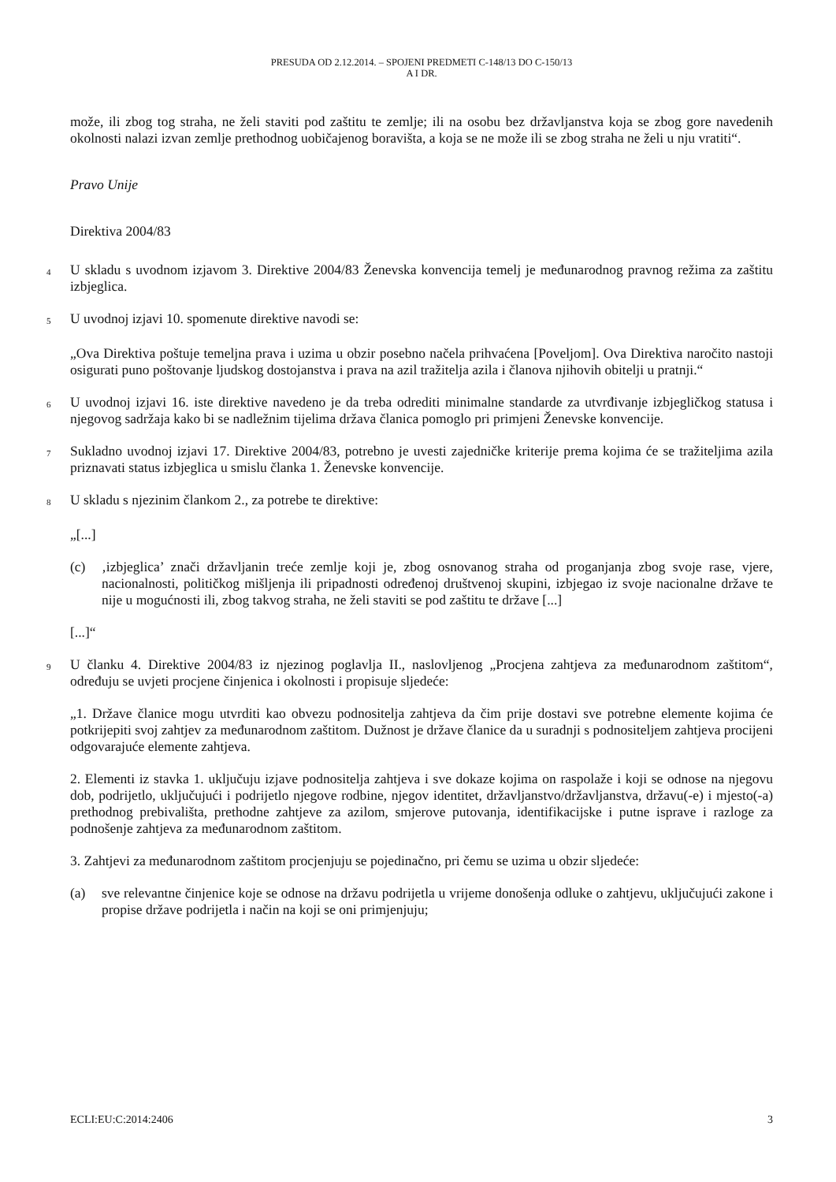PRESUDA OD 2.12.2014. – SPOJENI PREDMETI C-148/13 DO C-150/13
A I DR.
može, ili zbog tog straha, ne želi staviti pod zaštitu te zemlje; ili na osobu bez državljanstva koja se zbog gore navedenih okolnosti nalazi izvan zemlje prethodnog uobičajenog boravišta, a koja se ne može ili se zbog straha ne želi u nju vratiti“.
Pravo Unije
Direktiva 2004/83
4
U skladu s uvodnom izjavom 3. Direktive 2004/83 Ženevska konvencija temelj je međunarodnog pravnog režima za zaštitu izbjeglica.
5
U uvodnoj izjavi 10. spomenute direktive navodi se:
„Ova Direktiva poštuje temeljna prava i uzima u obzir posebno načela prihvaćena [Poveljom]. Ova Direktiva naročito nastoji osigurati puno poštovanje ljudskog dostojanstva i prava na azil tražitelja azila i članova njihovih obitelji u pratnji.“
6
U uvodnoj izjavi 16. iste direktive navedeno je da treba odrediti minimalne standarde za utvrđivanje izbjegličkog statusa i njegovog sadržaja kako bi se nadležnim tijelima država članica pomoglo pri primjeni Ženevske konvencije.
7
Sukladno uvodnoj izjavi 17. Direktive 2004/83, potrebno je uvesti zajedničke kriterije prema kojima će se tražiteljima azila priznavati status izbjeglica u smislu članka 1. Ženevske konvencije.
8
U skladu s njezinim člankom 2., za potrebe te direktive:
„[...]
(c) ‚izbjeglica’ znači državljanin treće zemlje koji je, zbog osnovanog straha od proganjanja zbog svoje rase, vjere, nacionalnosti, političkog mišljenja ili pripadnosti određenoj društvenoj skupini, izbjegao iz svoje nacionalne države te nije u mogućnosti ili, zbog takvog straha, ne želi staviti se pod zaštitu te države [...]
[...]“
9
U članku 4. Direktive 2004/83 iz njezinog poglavlja II., naslovljenog „Procjena zahtjeva za međunarodnom zaštitom“, određuju se uvjeti procjene činjenica i okolnosti i propisuje sljedeće:
„1. Države članice mogu utvrditi kao obvezu podnositelja zahtjeva da čim prije dostavi sve potrebne elemente kojima će potkrijepiti svoj zahtjev za međunarodnom zaštitom. Dužnost je države članice da u suradnji s podnositeljem zahtjeva procijeni odgovarajuće elemente zahtjeva.
2. Elementi iz stavka 1. uključuju izjave podnositelja zahtjeva i sve dokaze kojima on raspolaže i koji se odnose na njegovu dob, podrijetlo, uključujući i podrijetlo njegove rodbine, njegov identitet, državljanstvo/državljanstva, državu(-e) i mjesto(-a) prethodnog prebivališta, prethodne zahtjeve za azilom, smjerove putovanja, identifikacijske i putne isprave i razloge za podnošenje zahtjeva za međunarodnom zaštitom.
3. Zahtjevi za međunarodnom zaštitom procjenjuju se pojedinačno, pri čemu se uzima u obzir sljedeće:
(a) sve relevantne činjenice koje se odnose na državu podrijetla u vrijeme donošenja odluke o zahtjevu, uključujući zakone i propise države podrijetla i način na koji se oni primjenjuju;
ECLI:EU:C:2014:2406 3